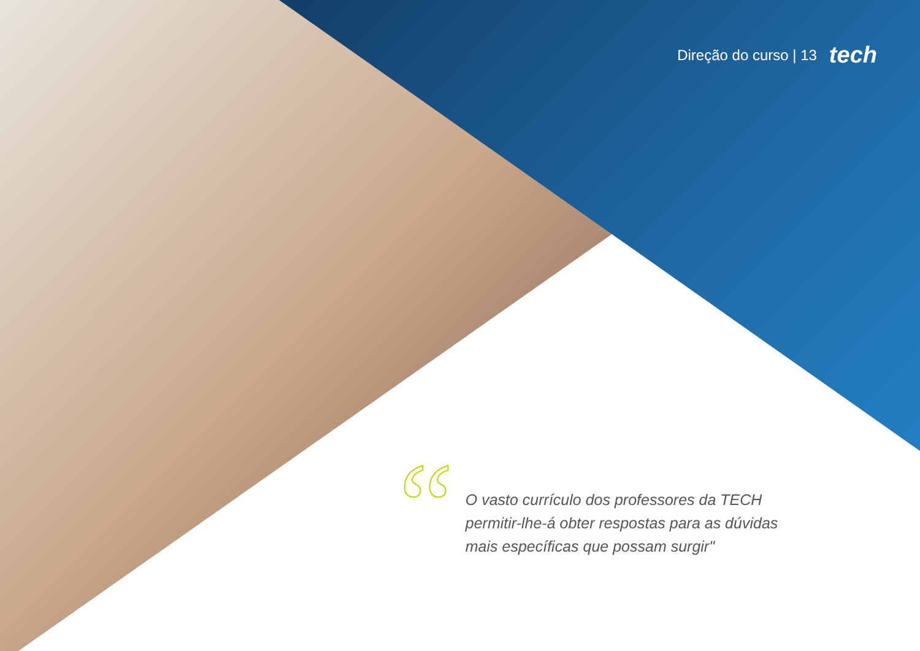Direção do curso | 13 tech
“
O vasto currículo dos professores da TECH permitir-lhe-á obter respostas para as dúvidas mais específicas que possam surgir"